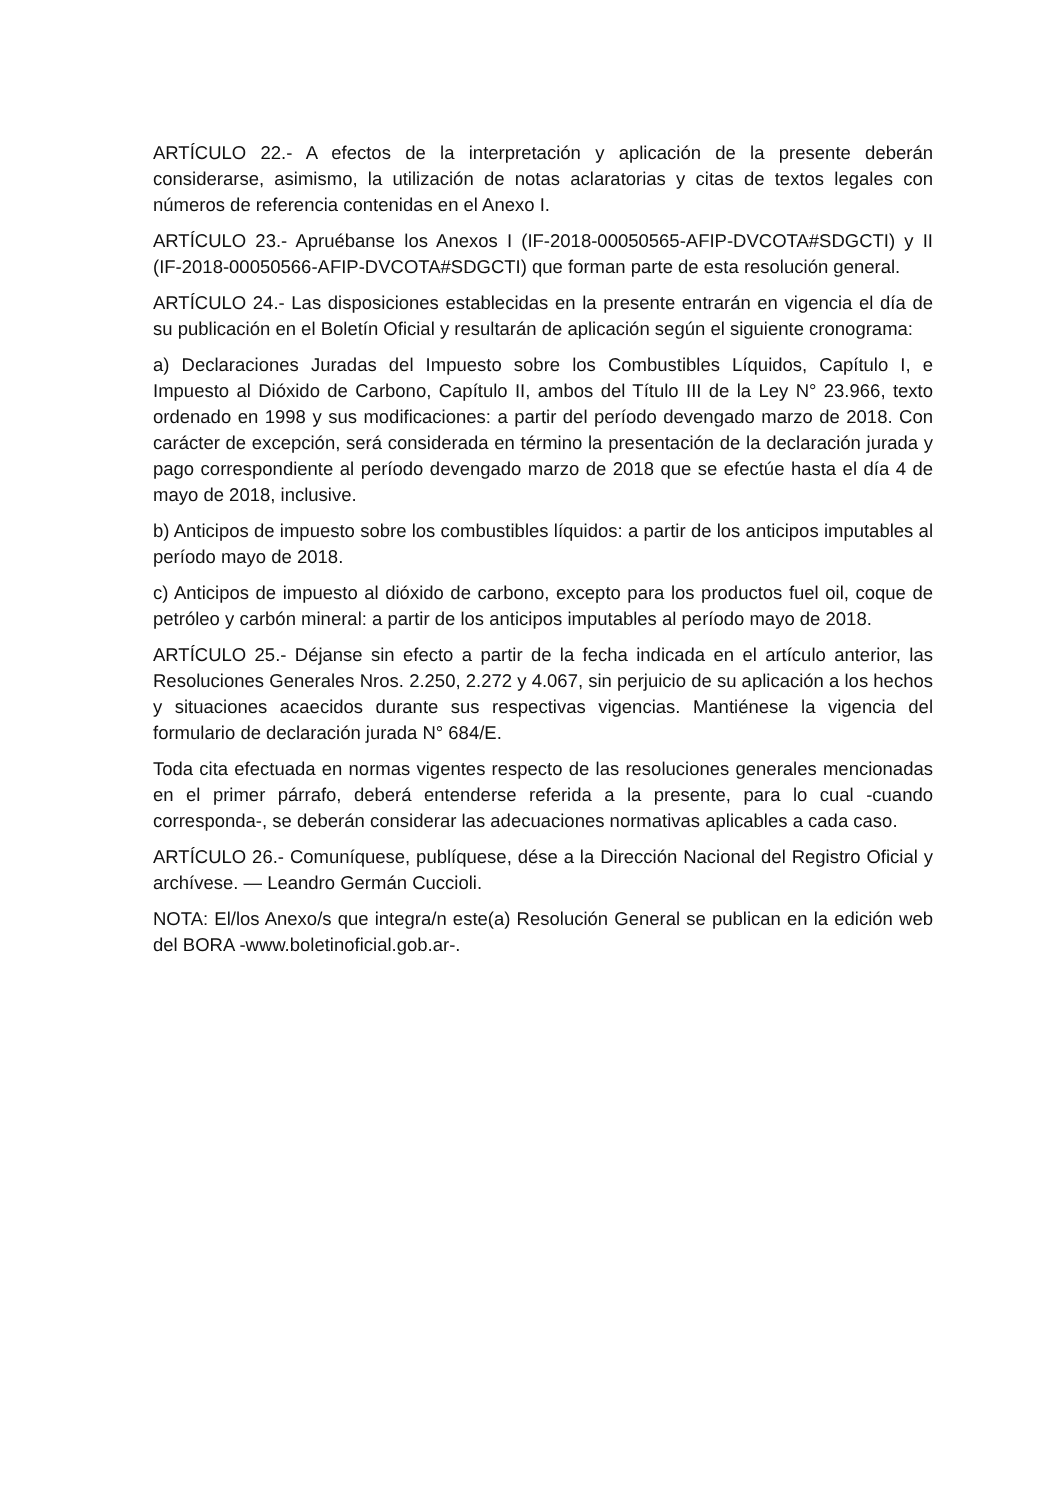ARTÍCULO 22.- A efectos de la interpretación y aplicación de la presente deberán considerarse, asimismo, la utilización de notas aclaratorias y citas de textos legales con números de referencia contenidas en el Anexo I.
ARTÍCULO 23.- Apruébanse los Anexos I (IF-2018-00050565-AFIP-DVCOTA#SDGCTI) y II (IF-2018-00050566-AFIP-DVCOTA#SDGCTI) que forman parte de esta resolución general.
ARTÍCULO 24.- Las disposiciones establecidas en la presente entrarán en vigencia el día de su publicación en el Boletín Oficial y resultarán de aplicación según el siguiente cronograma:
a) Declaraciones Juradas del Impuesto sobre los Combustibles Líquidos, Capítulo I, e Impuesto al Dióxido de Carbono, Capítulo II, ambos del Título III de la Ley N° 23.966, texto ordenado en 1998 y sus modificaciones: a partir del período devengado marzo de 2018. Con carácter de excepción, será considerada en término la presentación de la declaración jurada y pago correspondiente al período devengado marzo de 2018 que se efectúe hasta el día 4 de mayo de 2018, inclusive.
b) Anticipos de impuesto sobre los combustibles líquidos: a partir de los anticipos imputables al período mayo de 2018.
c) Anticipos de impuesto al dióxido de carbono, excepto para los productos fuel oil, coque de petróleo y carbón mineral: a partir de los anticipos imputables al período mayo de 2018.
ARTÍCULO 25.- Déjanse sin efecto a partir de la fecha indicada en el artículo anterior, las Resoluciones Generales Nros. 2.250, 2.272 y 4.067, sin perjuicio de su aplicación a los hechos y situaciones acaecidos durante sus respectivas vigencias. Mantiénese la vigencia del formulario de declaración jurada N° 684/E.
Toda cita efectuada en normas vigentes respecto de las resoluciones generales mencionadas en el primer párrafo, deberá entenderse referida a la presente, para lo cual -cuando corresponda-, se deberán considerar las adecuaciones normativas aplicables a cada caso.
ARTÍCULO 26.- Comuníquese, publíquese, dése a la Dirección Nacional del Registro Oficial y archívese. — Leandro Germán Cuccioli.
NOTA: El/los Anexo/s que integra/n este(a) Resolución General se publican en la edición web del BORA -www.boletinoficial.gob.ar-.